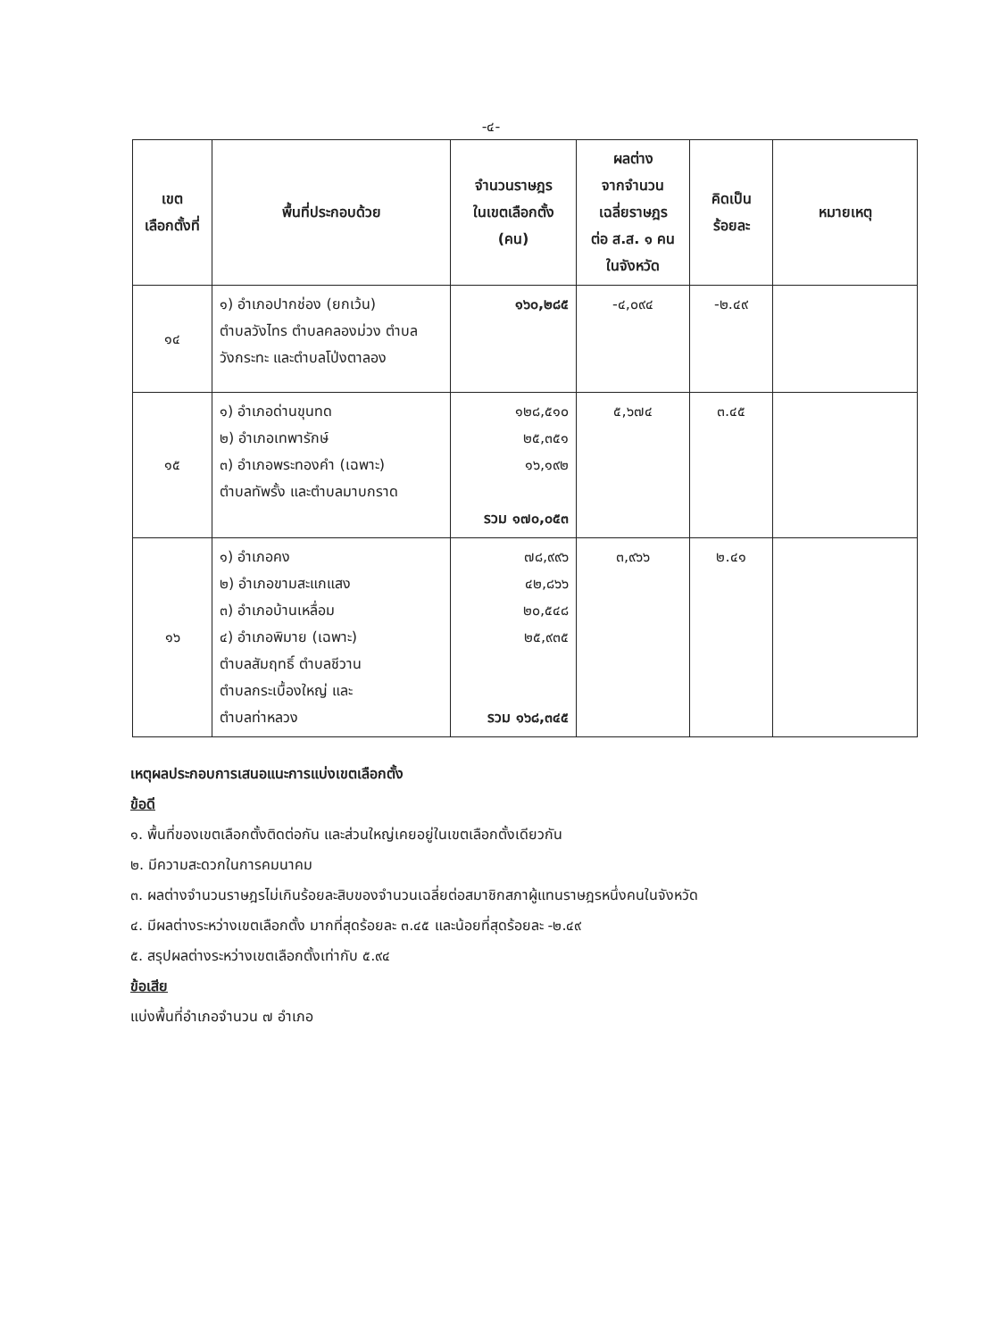-๔-
| เขต เลือกตั้งที่ | พื้นที่ประกอบด้วย | จำนวนราษฎร ในเขตเลือกตั้ง (คน) | ผลต่าง จากจำนวน เฉลี่ยราษฎร ต่อ ส.ส. ๑ คน ในจังหวัด | คิดเป็น ร้อยละ | หมายเหตุ |
| --- | --- | --- | --- | --- | --- |
| ๑๔ | ๑) อำเภอปากช่อง (ยกเว้น) ตำบลวังไทร ตำบลคลองม่วง ตำบล วังกระทะ และตำบลโป่งตาลอง | ๑๖๐,๒๘๕ | -๔,๐๙๔ | -๒.๔๙ | |
| ๑๕ | ๑) อำเภอด่านขุนทด ๒) อำเภอเทพารักษ์ ๓) อำเภอพระทองคำ (เฉพาะ) ตำบลทัพรั้ง และตำบลมาบกราด | ๑๒๘,๕๑๐ ๒๕,๓๕๑ ๑๖,๑๙๒ รวม ๑๗๐,๐๕๓ | ๕,๖๗๔ | ๓.๔๕ | |
| ๑๖ | ๑) อำเภอคง ๒) อำเภอขามสะแกแสง ๓) อำเภอบ้านเหลื่อม ๔) อำเภอพิมาย (เฉพาะ) ตำบลสัมฤทธิ์ ตำบลชีวาน ตำบลกระเบื้องใหญ่ และ ตำบลท่าหลวง | ๗๘,๙๙๖ ๔๒,๘๖๖ ๒๐,๕๔๘ ๒๕,๙๓๕ รวม ๑๖๘,๓๔๕ | ๓,๙๖๖ | ๒.๔๑ | |
เหตุผลประกอบการเสนอแนะการแบ่งเขตเลือกตั้ง
ข้อดี
๑. พื้นที่ของเขตเลือกตั้งติดต่อกัน และส่วนใหญ่เคยอยู่ในเขตเลือกตั้งเดียวกัน
๒. มีความสะดวกในการคมนาคม
๓. ผลต่างจำนวนราษฎรไม่เกินร้อยละสิบของจำนวนเฉลี่ยต่อสมาชิกสภาผู้แทนราษฎรหนึ่งคนในจังหวัด
๔. มีผลต่างระหว่างเขตเลือกตั้ง มากที่สุดร้อยละ ๓.๔๕ และน้อยที่สุดร้อยละ -๒.๔๙
๕. สรุปผลต่างระหว่างเขตเลือกตั้งเท่ากับ ๕.๙๔
ข้อเสีย
แบ่งพื้นที่อำเภอจำนวน ๗ อำเภอ